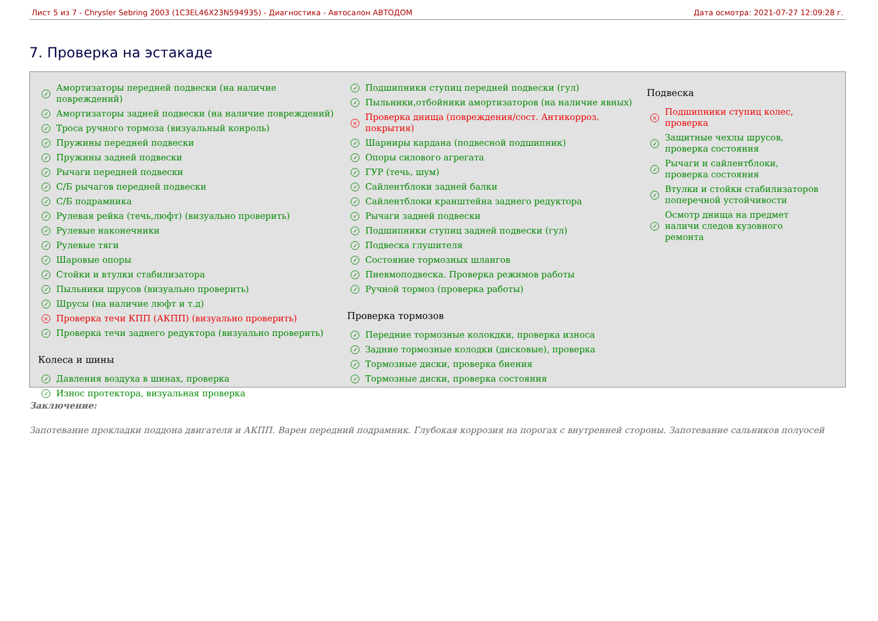Лист 5 из 7 - Chrysler Sebring 2003 (1C3EL46X23N594935) - Диагностика - Автосалон АВТОДОМ Дата осмотра: 2021-07-27 12:09:28 г.
7. Проверка на эстакаде
✓ Амортизаторы передней подвески (на наличие
повреждений)
✓ Амортизаторы задней подвески (на наличие повреждений)
✓ Троса ручного тормоза (визуальный конроль)
✓ Пружины передней подвески
✓ Пружины задней подвески
✓ Рычаги передней подвески
✓ С/Б рычагов передней подвески
✓ С/Б подрамника
✓ Рулевая рейка (течь,люфт) (визуально проверить)
✓ Рулевые наконечники
✓ Рулевые тяги
✓ Шаровые опоры
✓ Стойки и втулки стабилизатора
✓ Пыльники шрусов (визуально проверить)
✓ Шрусы (на наличие люфт и т.д)
× Проверка течи КПП (АКПП) (визуально проверить)
✓ Проверка течи заднего редуктора (визуально проверить)
Колеса и шины
✓ Давления воздуха в шинах, проверка
✓ Износ протектора, визуальная проверка
✓ Подшипники ступиц передней подвески (гул)
✓ Пыльники,отбойники амортизаторов (на наличие явных)
× Проверка днища (повреждения/сост. Антикорроз.
покрытия)
✓ Шарниры кардана (подвесной подшипник)
✓ Опоры силового агрегата
✓ ГУР (течь, шум)
✓ Сайлентблоки задней балки
✓ Сайлентблоки кранштейна заднего редуктора
✓ Рычаги задней подвески
✓ Подшипники ступиц задней подвески (гул)
✓ Подвеска глушителя
✓ Состояние тормозных шлангов
✓ Пневмоподвеска. Проверка режимов работы
✓ Ручной тормоз (проверка работы)
Проверка тормозов
✓ Передние тормозные колокдки, проверка износа
✓ Задние тормозные колодки (дисковые), проверка
✓ Тормозные диски, проверка биения
✓ Тормозные диски, проверка состояния
Подвеска
× Подшипники ступиц колес,
проверка
✓ Защитные чехлы шрусов,
проверка состояния
✓ Рычаги и сайлентблоки,
проверка состояния
✓ Втулки и стойки стабилизаторов
поперечной устойчивости
✓ Осмотр днища на предмет
наличи следов кузовного
ремонта
Заключение:
Запотевание прокладки поддона двигателя и АКПП. Варен передний подрамник. Глубокая коррозия на порогах с внутренней стороны. Запотевание сальников полуосей